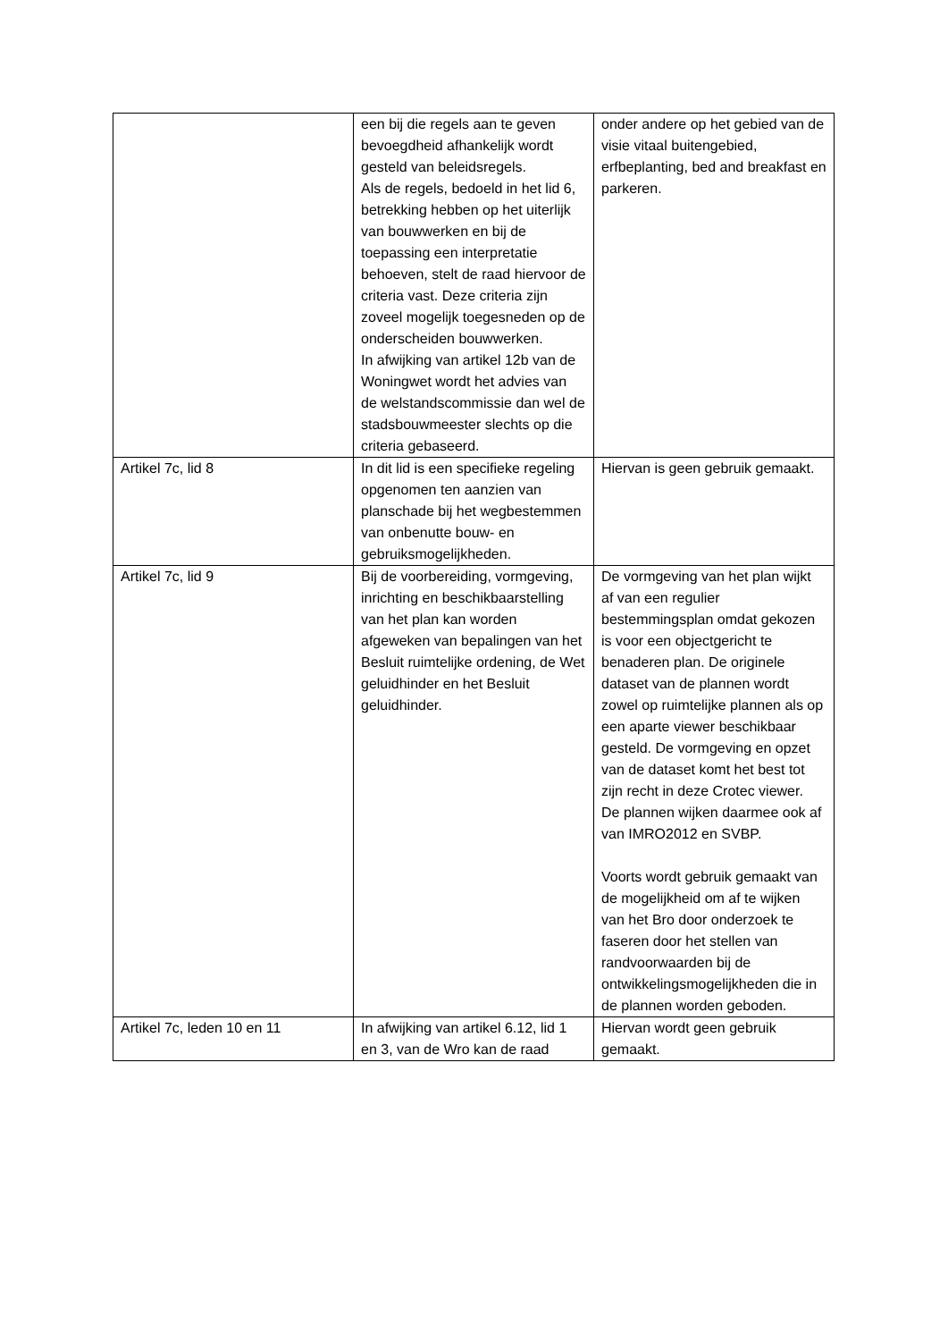| | een bij die regels aan te geven bevoegdheid afhankelijk wordt gesteld van beleidsregels. Als de regels, bedoeld in het lid 6, betrekking hebben op het uiterlijk van bouwwerken en bij de toepassing een interpretatie behoeven, stelt de raad hiervoor de criteria vast. Deze criteria zijn zoveel mogelijk toegesneden op de onderscheiden bouwwerken. In afwijking van artikel 12b van de Woningwet wordt het advies van de welstandscommissie dan wel de stadsbouwmeester slechts op die criteria gebaseerd. | onder andere op het gebied van de visie vitaal buitengebied, erfbeplanting, bed and breakfast en parkeren. |
| Artikel 7c, lid 8 | In dit lid is een specifieke regeling opgenomen ten aanzien van planschade bij het wegbestemmen van onbenutte bouw- en gebruiksmogelijkheden. | Hiervan is geen gebruik gemaakt. |
| Artikel 7c, lid 9 | Bij de voorbereiding, vormgeving, inrichting en beschikbaarstelling van het plan kan worden afgeweken van bepalingen van het Besluit ruimtelijke ordening, de Wet geluidhinder en het Besluit geluidhinder. | De vormgeving van het plan wijkt af van een regulier bestemmingsplan omdat gekozen is voor een objectgericht te benaderen plan. De originele dataset van de plannen wordt zowel op ruimtelijke plannen als op een aparte viewer beschikbaar gesteld. De vormgeving en opzet van de dataset komt het best tot zijn recht in deze Crotec viewer. De plannen wijken daarmee ook af van IMRO2012 en SVBP. Voorts wordt gebruik gemaakt van de mogelijkheid om af te wijken van het Bro door onderzoek te faseren door het stellen van randvoorwaarden bij de ontwikkelingsmogelijkheden die in de plannen worden geboden. |
| Artikel 7c, leden 10 en 11 | In afwijking van artikel 6.12, lid 1 en 3, van de Wro kan de raad | Hiervan wordt geen gebruik gemaakt. |